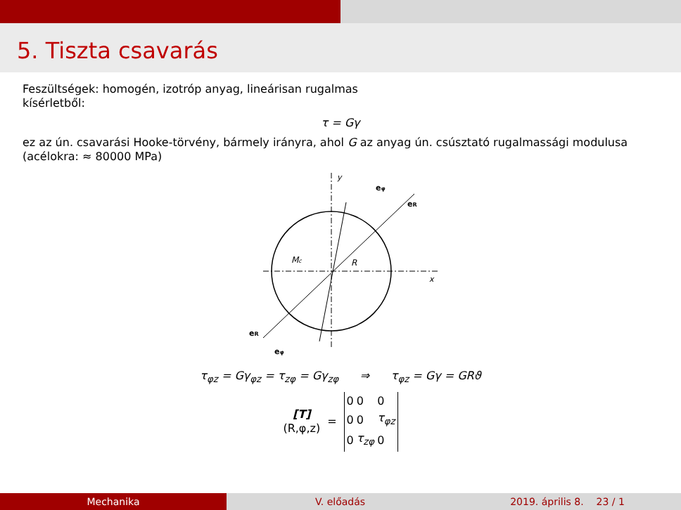5. Tiszta csavarás
Feszültségek: homogén, izotróp anyag, lineárisan rugalmas
kísérletből:
τ = Gγ
ez az ún. csavarási Hooke-törvény, bármely irányra, ahol G az anyag ún. csúsztató rugalmassági modulusa (acélokra: ≈ 80000 MPa)
y
x
Mc
R
eφ
eR
eR
eφ
τ<sub>φz</sub> = Gγ<sub>φz</sub> = τ<sub>zφ</sub> = Gγ<sub>zφ</sub> ⇒ τ<sub>φz</sub> = Gγ = GRϑ
[T]
(R,φ,z)
=
| 0 | 0 | 0 |
| 0 | 0 | τ<sub>φz</sub> |
| 0 | τ<sub>zφ</sub> | 0 |
Mechanika V. előadás 2019. április 8. 23 / 1